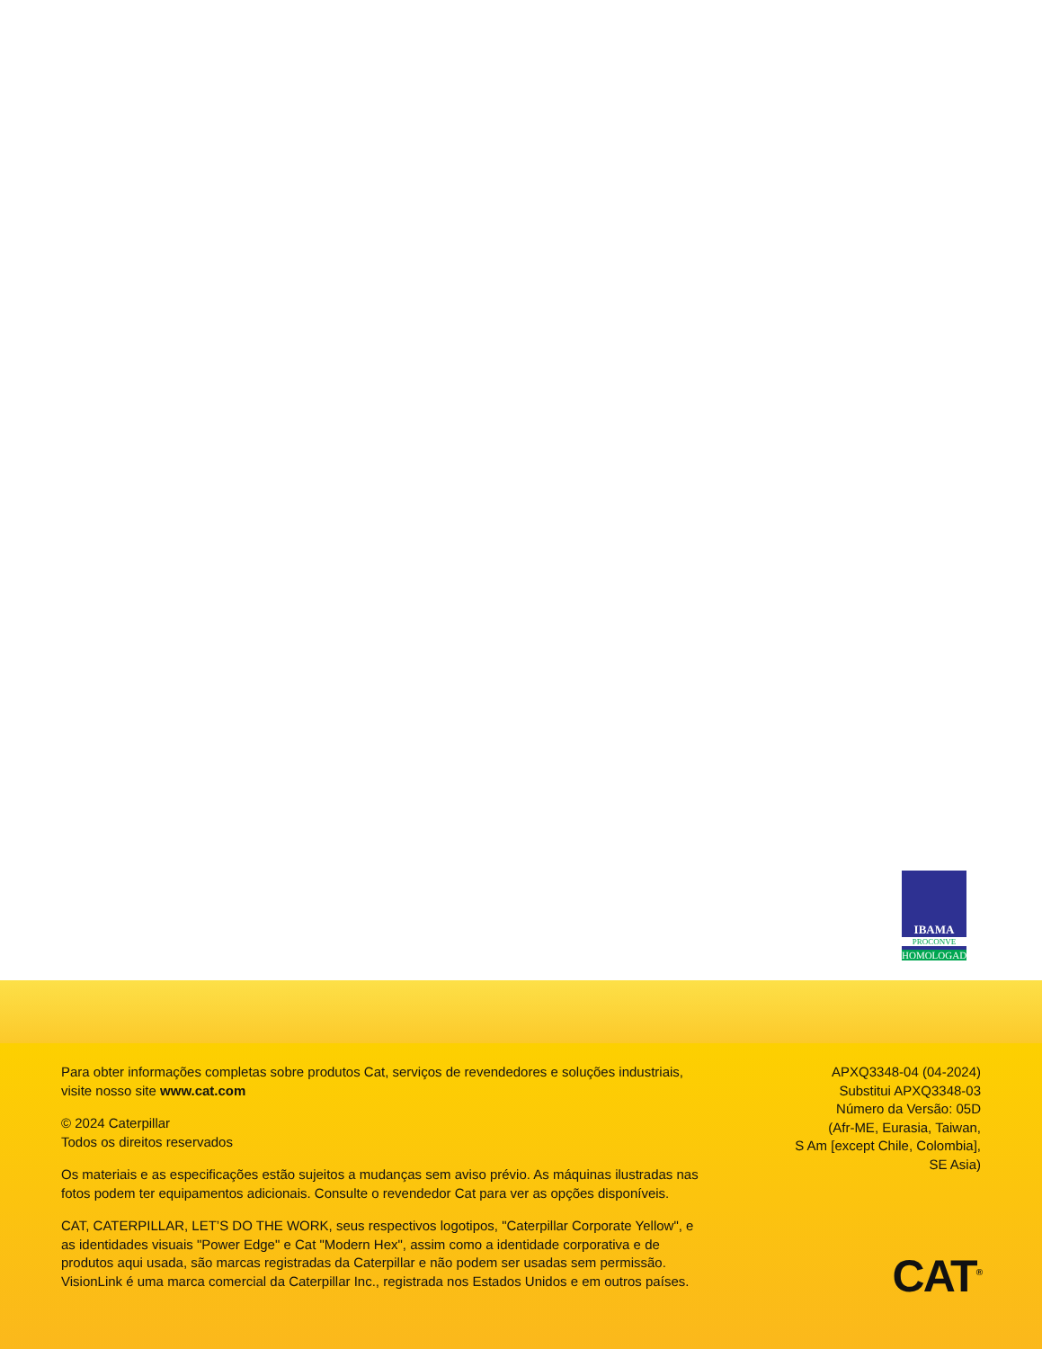IBAMA
PROCONVE
HOMOLOGADO
Para obter informações completas sobre produtos Cat, serviços de revendedores e soluções industriais, visite nosso site www.cat.com
© 2024 Caterpillar
Todos os direitos reservados
Os materiais e as especificações estão sujeitos a mudanças sem aviso prévio. As máquinas ilustradas nas fotos podem ter equipamentos adicionais. Consulte o revendedor Cat para ver as opções disponíveis.
CAT, CATERPILLAR, LET’S DO THE WORK, seus respectivos logotipos, "Caterpillar Corporate Yellow", e as identidades visuais "Power Edge" e Cat "Modern Hex", assim como a identidade corporativa e de produtos aqui usada, são marcas registradas da Caterpillar e não podem ser usadas sem permissão. VisionLink é uma marca comercial da Caterpillar Inc., registrada nos Estados Unidos e em outros países.
APXQ3348-04 (04-2024)
Substitui APXQ3348-03
Número da Versão: 05D
(Afr-ME, Eurasia, Taiwan,
S Am [except Chile, Colombia],
SE Asia)
CAT<sup>®</sup>